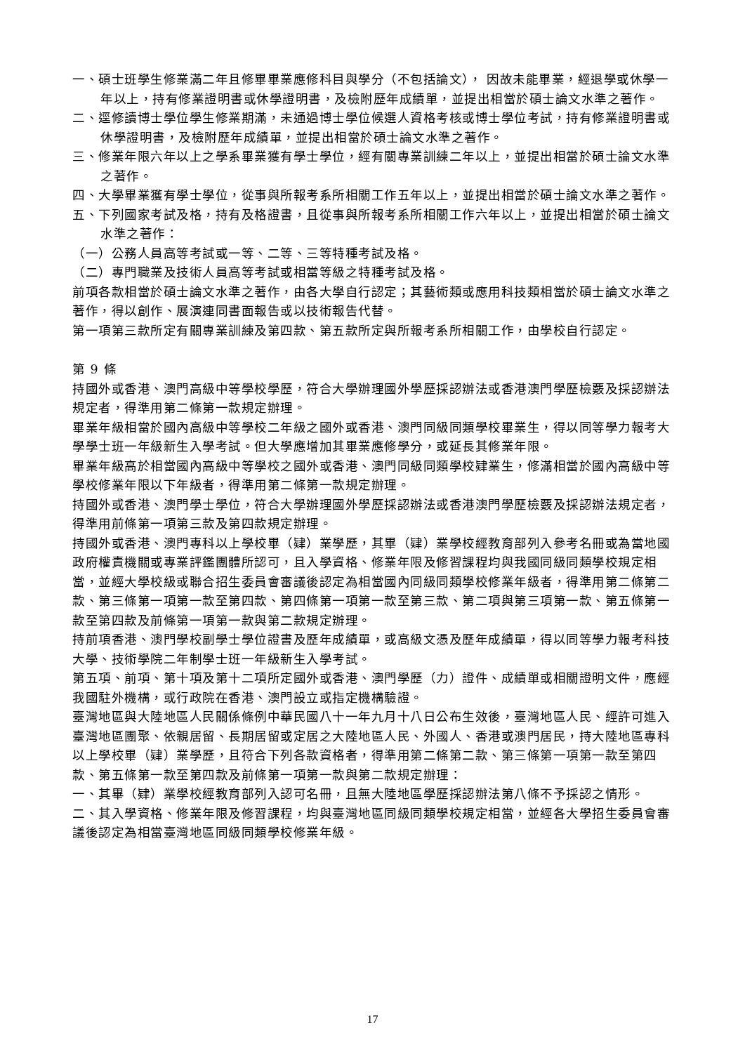一、碩士班學生修業滿二年且修畢畢業應修科目與學分（不包括論文）， 因故未能畢業，經退學或休學一年以上，持有修業證明書或休學證明書，及檢附歷年成績單，並提出相當於碩士論文水準之著作。
二、逕修讀博士學位學生修業期滿，未通過博士學位候選人資格考核或博士學位考試，持有修業證明書或休學證明書，及檢附歷年成績單，並提出相當於碩士論文水準之著作。
三、修業年限六年以上之學系畢業獲有學士學位，經有關專業訓練二年以上，並提出相當於碩士論文水準之著作。
四、大學畢業獲有學士學位，從事與所報考系所相關工作五年以上，並提出相當於碩士論文水準之著作。
五、下列國家考試及格，持有及格證書，且從事與所報考系所相關工作六年以上，並提出相當於碩士論文水準之著作：
（一）公務人員高等考試或一等、二等、三等特種考試及格。
（二）專門職業及技術人員高等考試或相當等級之特種考試及格。
前項各款相當於碩士論文水準之著作，由各大學自行認定；其藝術類或應用科技類相當於碩士論文水準之著作，得以創作、展演連同書面報告或以技術報告代替。
第一項第三款所定有關專業訓練及第四款、第五款所定與所報考系所相關工作，由學校自行認定。
第 9 條
持國外或香港、澳門高級中等學校學歷，符合大學辦理國外學歷採認辦法或香港澳門學歷檢覈及採認辦法規定者，得準用第二條第一款規定辦理。
畢業年級相當於國內高級中等學校二年級之國外或香港、澳門同級同類學校畢業生，得以同等學力報考大學學士班一年級新生入學考試。但大學應增加其畢業應修學分，或延長其修業年限。
畢業年級高於相當國內高級中等學校之國外或香港、澳門同級同類學校肄業生，修滿相當於國內高級中等學校修業年限以下年級者，得準用第二條第一款規定辦理。
持國外或香港、澳門學士學位，符合大學辦理國外學歷採認辦法或香港澳門學歷檢覈及採認辦法規定者，得準用前條第一項第三款及第四款規定辦理。
持國外或香港、澳門專科以上學校畢（肄）業學歷，其畢（肄）業學校經教育部列入參考名冊或為當地國政府權責機關或專業評鑑團體所認可，且入學資格、修業年限及修習課程均與我國同級同類學校規定相當，並經大學校級或聯合招生委員會審議後認定為相當國內同級同類學校修業年級者，得準用第二條第二款、第三條第一項第一款至第四款、第四條第一項第一款至第三款、第二項與第三項第一款、第五條第一款至第四款及前條第一項第一款與第二款規定辦理。
持前項香港、澳門學校副學士學位證書及歷年成績單，或高級文憑及歷年成績單，得以同等學力報考科技大學、技術學院二年制學士班一年級新生入學考試。
第五項、前項、第十項及第十二項所定國外或香港、澳門學歷（力）證件、成績單或相關證明文件，應經我國駐外機構，或行政院在香港、澳門設立或指定機構驗證。
臺灣地區與大陸地區人民關係條例中華民國八十一年九月十八日公布生效後，臺灣地區人民、經許可進入臺灣地區團聚、依親居留、長期居留或定居之大陸地區人民、外國人、香港或澳門居民，持大陸地區專科以上學校畢（肄）業學歷，且符合下列各款資格者，得準用第二條第二款、第三條第一項第一款至第四款、第五條第一款至第四款及前條第一項第一款與第二款規定辦理：
一、其畢（肄）業學校經教育部列入認可名冊，且無大陸地區學歷採認辦法第八條不予採認之情形。
二、其入學資格、修業年限及修習課程，均與臺灣地區同級同類學校規定相當，並經各大學招生委員會審議後認定為相當臺灣地區同級同類學校修業年級。
17